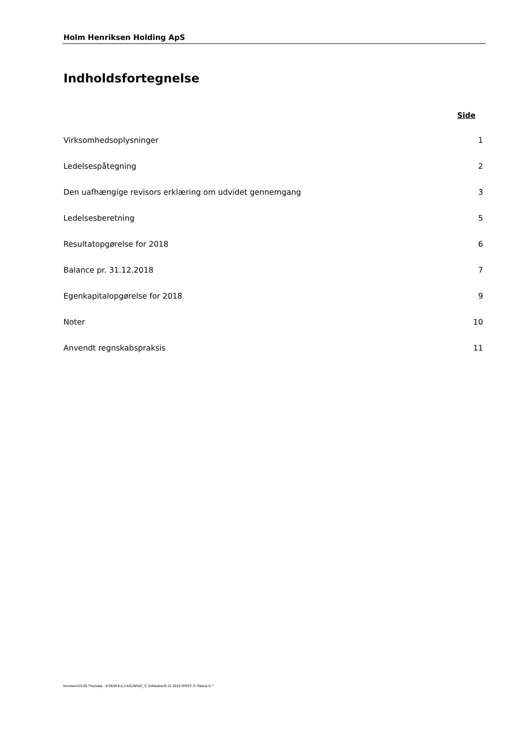Holm Henriksen Holding ApS
Indholdsfortegnelse
Side
Virksomhedsoplysninger 1
Ledelsespåtegning 2
Den uafhængige revisors erklæring om udvidet gennemgang 3
Ledelsesberetning 5
Resultatopgørelse for 2018 6
Balance pr. 31.12.2018 7
Egenkapitalopgørelse for 2018 9
Noter 10
Anvendt regnskabspraksis 11
kenolsen/23.05.Thursday - tt:05/W.8.0.3 AS2/MStC_C Selskaber/E.21.2019 /ERST: E /Status II: *